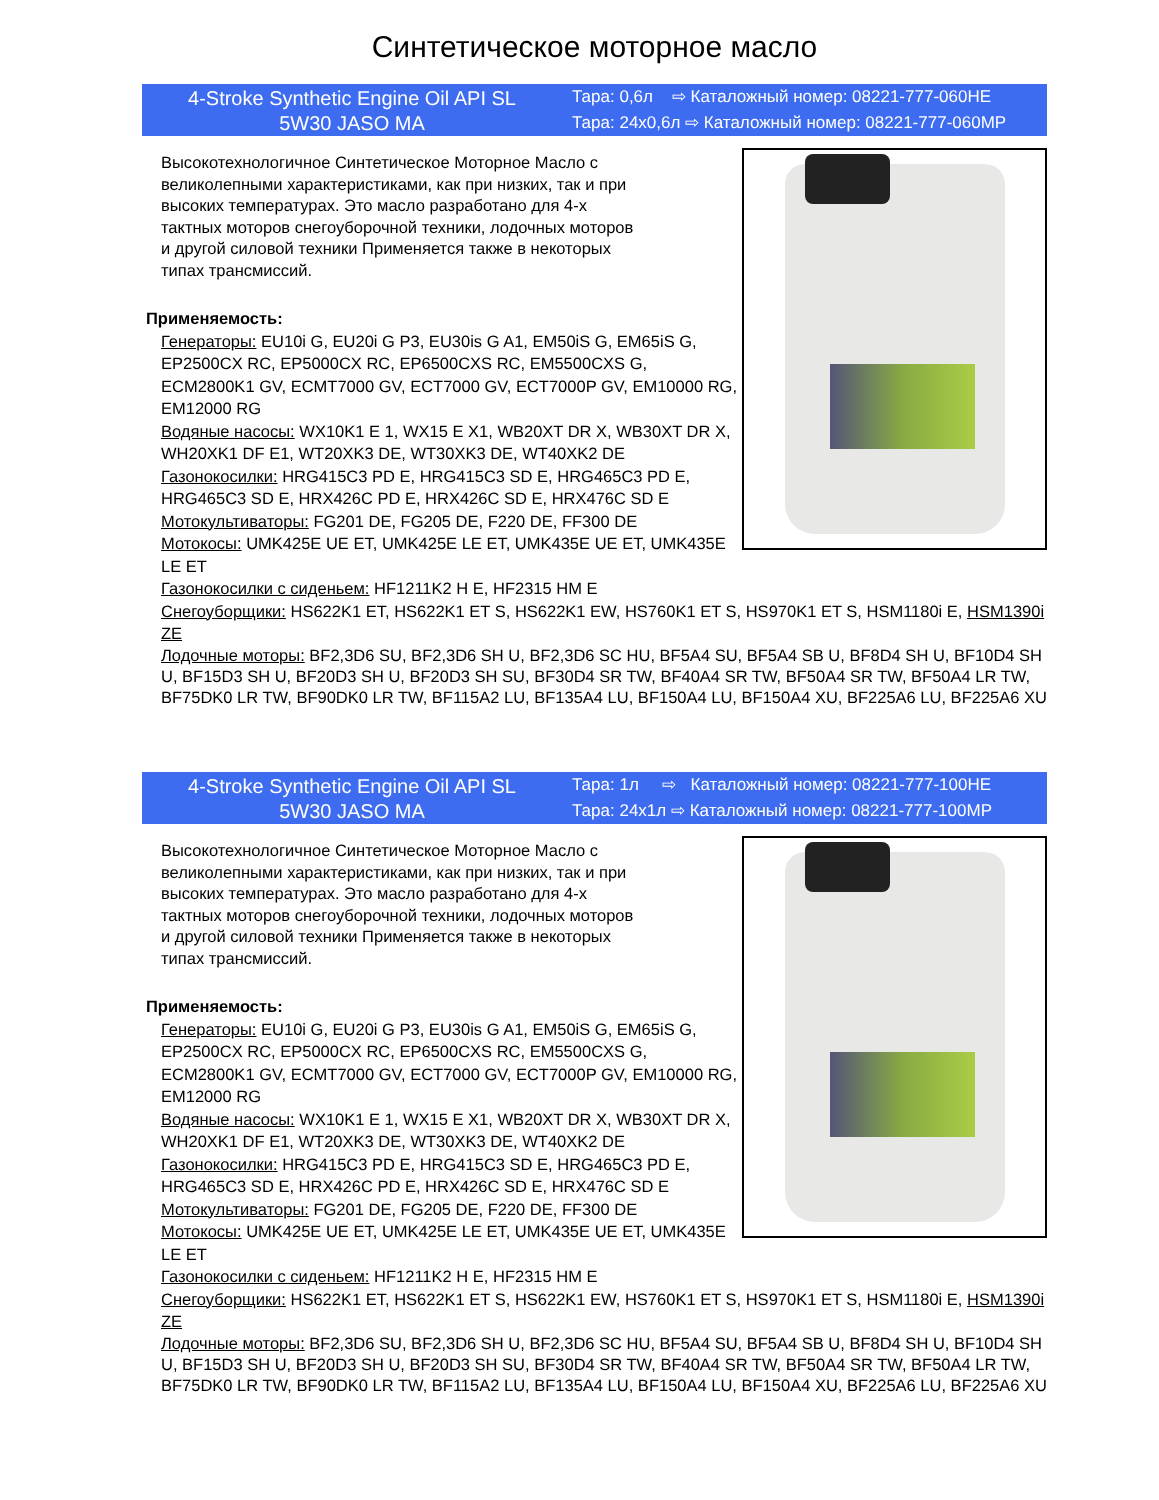Синтетическое моторное масло
4-Stroke Synthetic Engine Oil API SL
5W30 JASO MA
Тара: 0,6л ⇨ Каталожный номер: 08221-777-060HE
Тара: 24х0,6л ⇨ Каталожный номер: 08221-777-060MP
Высокотехнологичное Синтетическое Моторное Масло с великолепными характеристиками, как при низких, так и при высоких температурах. Это масло разработано для 4-х тактных моторов снегоуборочной техники, лодочных моторов и другой силовой техники Применяется также в некоторых типах трансмиссий.
Применяемость:
Генераторы: EU10i G, EU20i G P3, EU30is G A1, EM50iS G, EM65iS G, EP2500CX RC, EP5000CX RC, EP6500CXS RC, EM5500CXS G, ECM2800K1 GV, ECMT7000 GV, ECT7000 GV, ECT7000P GV, EM10000 RG, EM12000 RG
Водяные насосы: WX10K1 E 1, WX15 E X1, WB20XT DR X, WB30XT DR X, WH20XK1 DF E1, WT20XK3 DE, WT30XK3 DE, WT40XK2 DE
Газонокосилки: HRG415C3 PD E, HRG415C3 SD E, HRG465C3 PD E, HRG465C3 SD E, HRX426C PD E, HRX426C SD E, HRX476C SD E
Мотокультиваторы: FG201 DE, FG205 DE, F220 DE, FF300 DE
Мотокосы: UMK425E UE ET, UMK425E LE ET, UMK435E UE ET, UMK435E LE ET
Газонокосилки с сиденьем: HF1211K2 H E, HF2315 HM E
Снегоуборщики: HS622K1 ET, HS622K1 ET S, HS622K1 EW, HS760K1 ET S, HS970K1 ET S, HSM1180i E, HSM1390i ZE
Лодочные моторы: BF2,3D6 SU, BF2,3D6 SH U, BF2,3D6 SC HU, BF5A4 SU, BF5A4 SB U, BF8D4 SH U, BF10D4 SH U, BF15D3 SH U, BF20D3 SH U, BF20D3 SH SU, BF30D4 SR TW, BF40A4 SR TW, BF50A4 SR TW, BF50A4 LR TW, BF75DK0 LR TW, BF90DK0 LR TW, BF115A2 LU, BF135A4 LU, BF150A4 LU, BF150A4 XU, BF225A6 LU, BF225A6 XU
4-Stroke Synthetic Engine Oil API SL
5W30 JASO MA
Тара: 1л ⇨ Каталожный номер: 08221-777-100HE
Тара: 24х1л ⇨ Каталожный номер: 08221-777-100MP
Высокотехнологичное Синтетическое Моторное Масло с великолепными характеристиками, как при низких, так и при высоких температурах. Это масло разработано для 4-х тактных моторов снегоуборочной техники, лодочных моторов и другой силовой техники Применяется также в некоторых типах трансмиссий.
Применяемость:
Генераторы: EU10i G, EU20i G P3, EU30is G A1, EM50iS G, EM65iS G, EP2500CX RC, EP5000CX RC, EP6500CXS RC, EM5500CXS G, ECM2800K1 GV, ECMT7000 GV, ECT7000 GV, ECT7000P GV, EM10000 RG, EM12000 RG
Водяные насосы: WX10K1 E 1, WX15 E X1, WB20XT DR X, WB30XT DR X, WH20XK1 DF E1, WT20XK3 DE, WT30XK3 DE, WT40XK2 DE
Газонокосилки: HRG415C3 PD E, HRG415C3 SD E, HRG465C3 PD E, HRG465C3 SD E, HRX426C PD E, HRX426C SD E, HRX476C SD E
Мотокультиваторы: FG201 DE, FG205 DE, F220 DE, FF300 DE
Мотокосы: UMK425E UE ET, UMK425E LE ET, UMK435E UE ET, UMK435E LE ET
Газонокосилки с сиденьем: HF1211K2 H E, HF2315 HM E
Снегоуборщики: HS622K1 ET, HS622K1 ET S, HS622K1 EW, HS760K1 ET S, HS970K1 ET S, HSM1180i E, HSM1390i ZE
Лодочные моторы: BF2,3D6 SU, BF2,3D6 SH U, BF2,3D6 SC HU, BF5A4 SU, BF5A4 SB U, BF8D4 SH U, BF10D4 SH U, BF15D3 SH U, BF20D3 SH U, BF20D3 SH SU, BF30D4 SR TW, BF40A4 SR TW, BF50A4 SR TW, BF50A4 LR TW, BF75DK0 LR TW, BF90DK0 LR TW, BF115A2 LU, BF135A4 LU, BF150A4 LU, BF150A4 XU, BF225A6 LU, BF225A6 XU